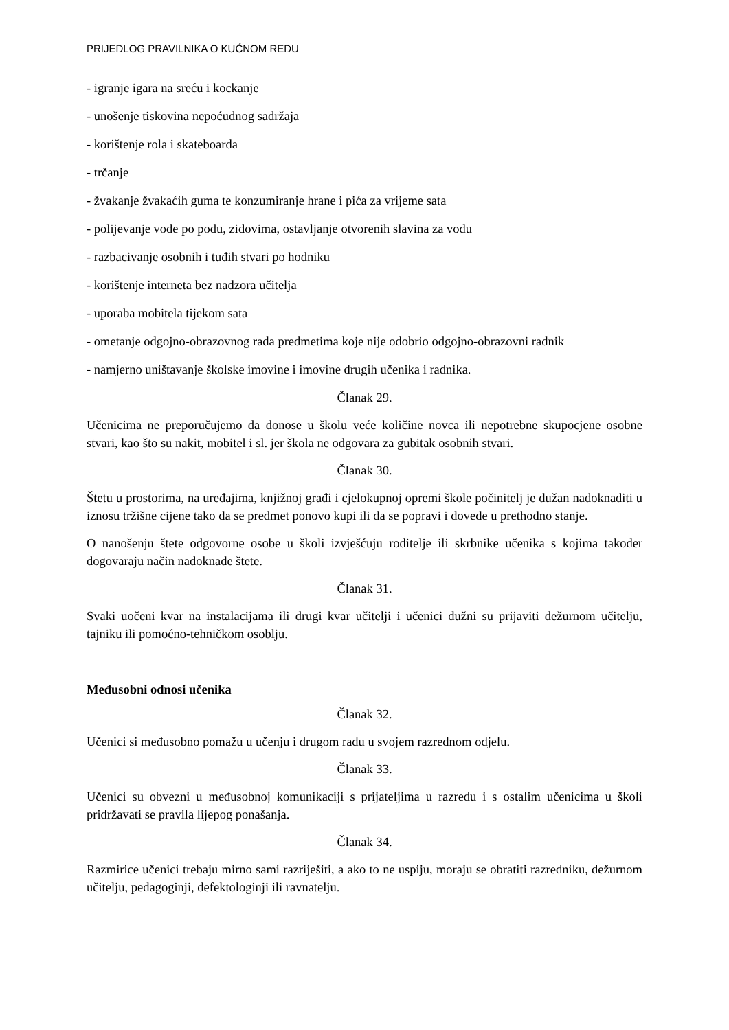PRIJEDLOG PRAVILNIKA O KUĆNOM REDU
- igranje igara na sreću i kockanje
- unošenje tiskovina nepoćudnog sadržaja
- korištenje rola i skateboarda
- trčanje
- žvakanje žvakaćih guma te konzumiranje hrane i pića za vrijeme sata
- polijevanje vode po podu, zidovima, ostavljanje otvorenih slavina za vodu
- razbacivanje osobnih i tuđih stvari po hodniku
- korištenje interneta bez nadzora učitelja
- uporaba mobitela tijekom sata
- ometanje odgojno-obrazovnog rada predmetima koje nije odobrio odgojno-obrazovni radnik
- namjerno uništavanje školske imovine i imovine drugih učenika i radnika.
Članak 29.
Učenicima ne preporučujemo da donose u školu veće količine novca ili nepotrebne skupocjene osobne stvari, kao što su nakit, mobitel i sl. jer škola ne odgovara za gubitak osobnih stvari.
Članak 30.
Štetu u prostorima, na uređajima, knjižnoj građi i cjelokupnoj opremi škole počinitelj je dužan nadoknaditi u iznosu tržišne cijene tako da se predmet ponovo kupi ili da se popravi i dovede u prethodno stanje.
O nanošenju štete odgovorne osobe u školi izvješćuju roditelje ili skrbnike učenika s kojima također dogovaraju način nadoknade štete.
Članak 31.
Svaki uočeni kvar na instalacijama ili drugi kvar učitelji i učenici dužni su prijaviti dežurnom učitelju, tajniku ili pomoćno-tehničkom osoblju.
Međusobni odnosi učenika
Članak 32.
Učenici si međusobno pomažu u učenju i drugom radu u svojem razrednom odjelu.
Članak 33.
Učenici su obvezni u međusobnoj komunikaciji s prijateljima u razredu i s ostalim učenicima u školi pridržavati se pravila lijepog ponašanja.
Članak 34.
Razmirice učenici trebaju mirno sami razriješiti, a ako to ne uspiju, moraju se obratiti razredniku, dežurnom učitelju, pedagoginji, defektologinji ili ravnatelju.